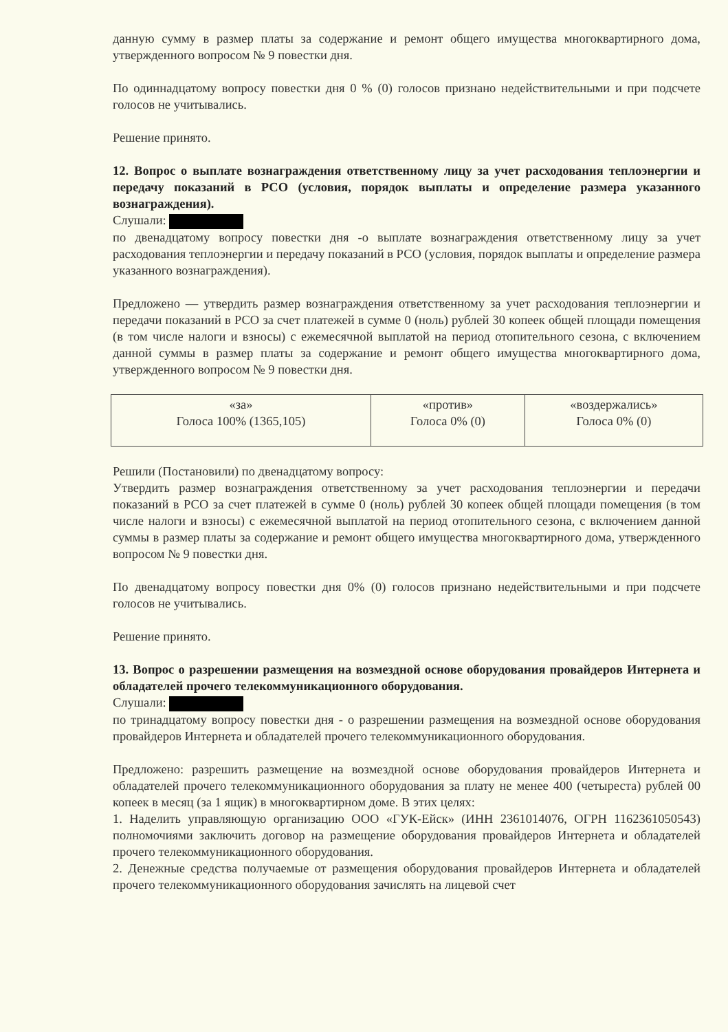данную сумму в размер платы за содержание и ремонт общего имущества многоквартирного дома, утвержденного вопросом № 9 повестки дня.
По одиннадцатому вопросу повестки дня 0 % (0) голосов признано недействительными и при подсчете голосов не учитывались.
Решение принято.
12. Вопрос о выплате вознаграждения ответственному лицу за учет расходования теплоэнергии и передачу показаний в РСО (условия, порядок выплаты и определение размера указанного вознаграждения).
Слушали:
по двенадцатому вопросу повестки дня -о выплате вознаграждения ответственному лицу за учет расходования теплоэнергии и передачу показаний в РСО (условия, порядок выплаты и определение размера указанного вознаграждения).
Предложено — утвердить размер вознаграждения ответственному за учет расходования теплоэнергии и передачи показаний в РСО за счет платежей в сумме 0 (ноль) рублей 30 копеек общей площади помещения (в том числе налоги и взносы) с ежемесячной выплатой на период отопительного сезона, с включением данной суммы в размер платы за содержание и ремонт общего имущества многоквартирного дома, утвержденного вопросом № 9 повестки дня.
| «за» Голоса 100% (1365,105) | «против» Голоса 0% (0) | «воздержались» Голоса 0% (0) |
Решили (Постановили) по двенадцатому вопросу:
Утвердить размер вознаграждения ответственному за учет расходования теплоэнергии и передачи показаний в РСО за счет платежей в сумме 0 (ноль) рублей 30 копеек общей площади помещения (в том числе налоги и взносы) с ежемесячной выплатой на период отопительного сезона, с включением данной суммы в размер платы за содержание и ремонт общего имущества многоквартирного дома, утвержденного вопросом № 9 повестки дня.
По двенадцатому вопросу повестки дня 0% (0) голосов признано недействительными и при подсчете голосов не учитывались.
Решение принято.
13. Вопрос о разрешении размещения на возмездной основе оборудования провайдеров Интернета и обладателей прочего телекоммуникационного оборудования.
Слушали:
по тринадцатому вопросу повестки дня - о разрешении размещения на возмездной основе оборудования провайдеров Интернета и обладателей прочего телекоммуникационного оборудования.
Предложено: разрешить размещение на возмездной основе оборудования провайдеров Интернета и обладателей прочего телекоммуникационного оборудования за плату не менее 400 (четыреста) рублей 00 копеек в месяц (за 1 ящик) в многоквартирном доме. В этих целях:
1. Наделить управляющую организацию ООО «ГУК-Ейск» (ИНН 2361014076, ОГРН 1162361050543) полномочиями заключить договор на размещение оборудования провайдеров Интернета и обладателей прочего телекоммуникационного оборудования.
2. Денежные средства получаемые от размещения оборудования провайдеров Интернета и обладателей прочего телекоммуникационного оборудования зачислять на лицевой счет